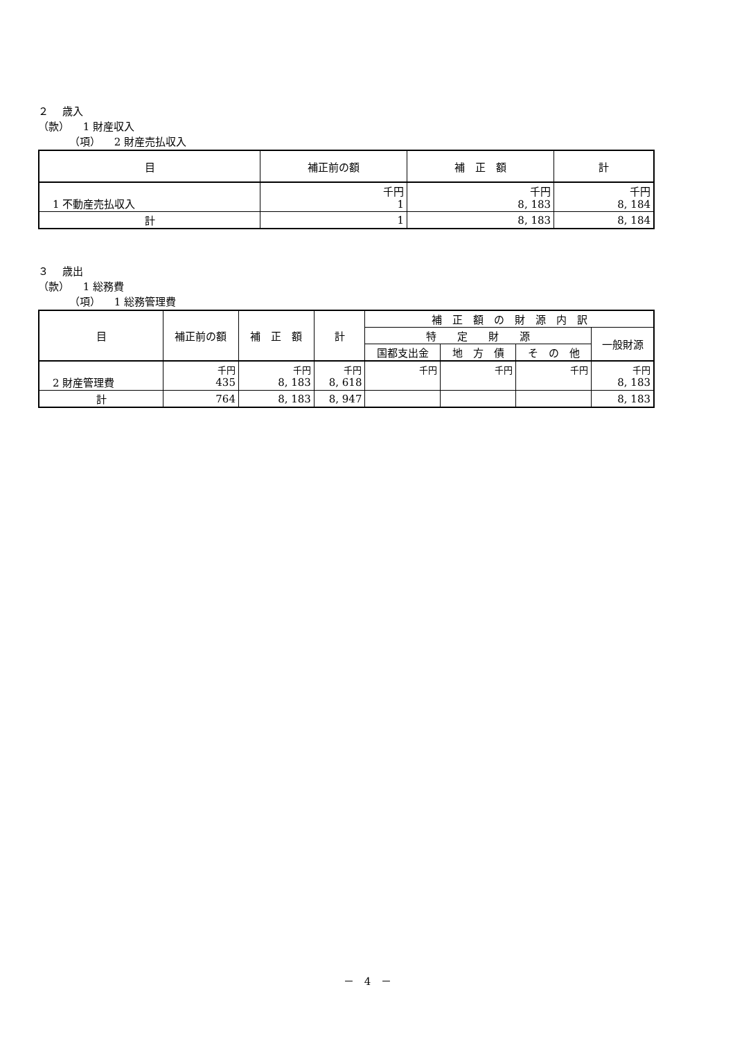２　 歳入
（款） 　1 財産収入
（項） 　2 財産売払収入
| 目 | 補正前の額 | 補 正 額 | 計 |
| --- | --- | --- | --- |
| 1 不動産売払収入 | 千円 1 | 千円 8, 183 | 千円 8, 184 |
| 計 | 1 | 8, 183 | 8, 184 |
３　 歳出
（款） 　1 総務費
（項） 　1 総務管理費
| 目 | 補正前の額 | 補 正 額 | 計 | 補 正 額 の 財 源 内 訳 | | | |
| --- | --- | --- | --- | --- | --- | --- | --- |
| | | | | 特 定 財 源 | | | 一般財源 |
| | | | | 国都支出金 | 地 方 債 | そ の 他 | |
| 2 財産管理費 | 千円 435 | 千円 8, 183 | 千円 8, 618 | 千円 | 千円 | 千円 | 千円 8, 183 |
| 計 | 764 | 8, 183 | 8, 947 | | | | 8, 183 |
－　4　－